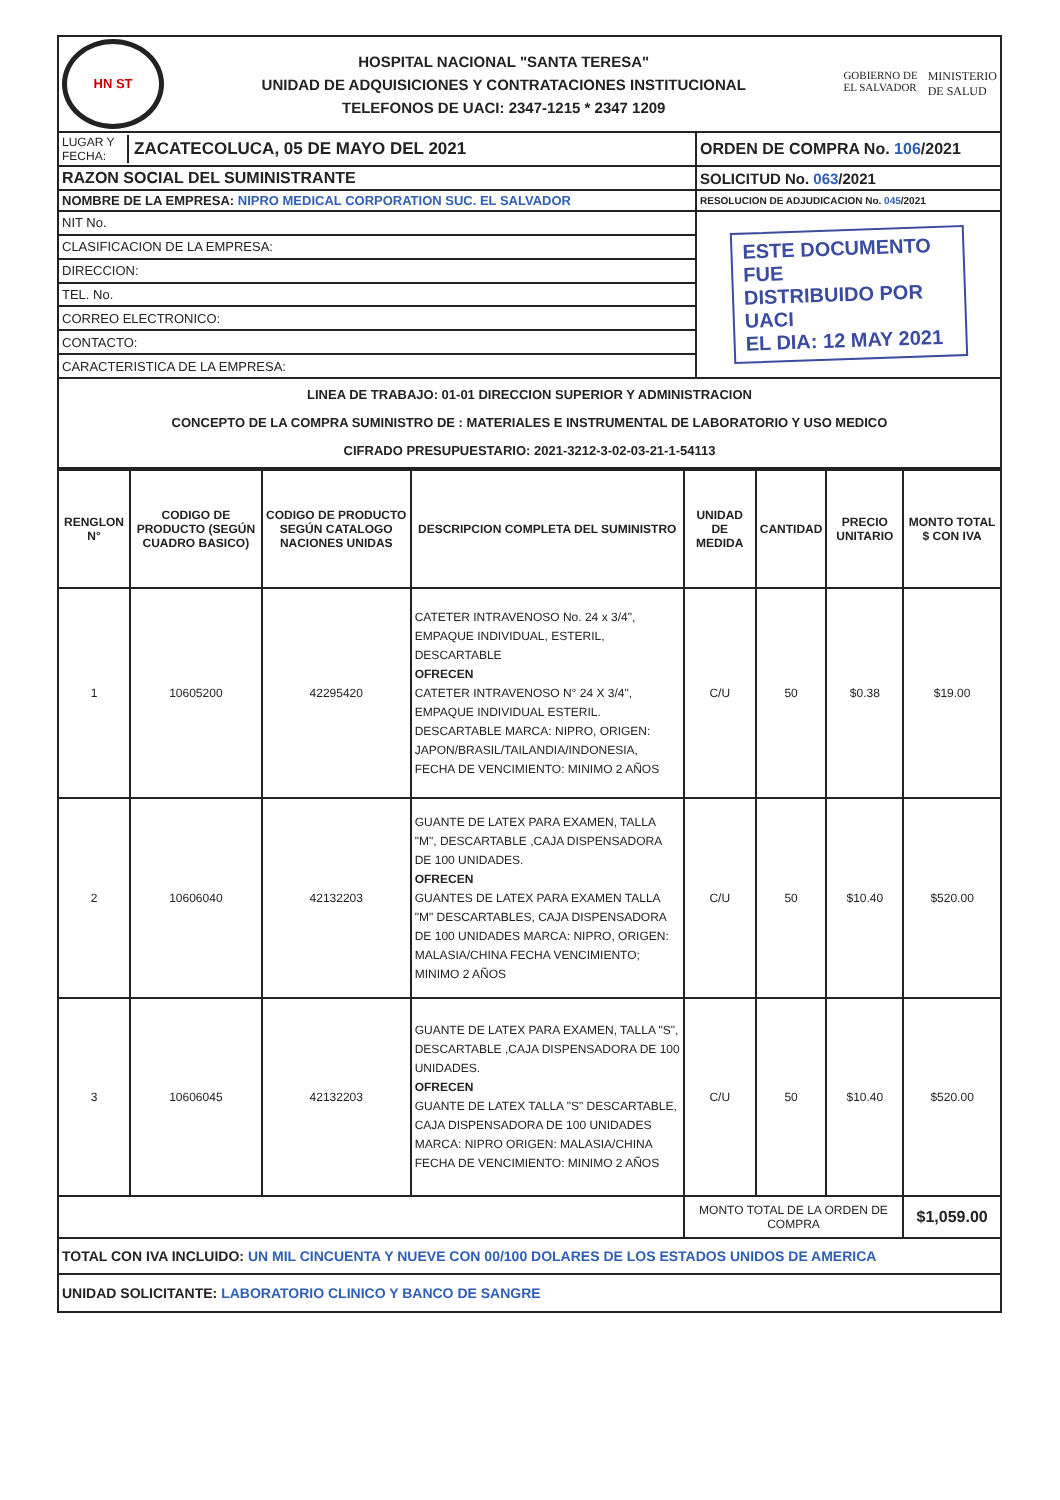| HN ST HOSPITAL NACIONAL "SANTA TERESA" UNIDAD DE ADQUISICIONES Y CONTRATACIONES INSTITUCIONAL TELEFONOS DE UACI: 2347-1215 * 2347 1209 GOBIERNO DE EL SALVADOR MINISTERIO DE SALUD | |
| LUGAR Y FECHA: ZACATECOLUCA, 05 DE MAYO DEL 2021 | ORDEN DE COMPRA No. 106 /2021 |
| RAZON SOCIAL DEL SUMINISTRANTE | SOLICITUD No. 063 /2021 |
| NOMBRE DE LA EMPRESA: NIPRO MEDICAL CORPORATION SUC. EL SALVADOR | RESOLUCION DE ADJUDICACION No. 045 /2021 |
| NIT No. | ESTE DOCUMENTO FUE DISTRIBUIDO POR UACI EL DIA: 12 MAY 2021 |
| CLASIFICACION DE LA EMPRESA: | |
| DIRECCION: | |
| TEL. No. | |
| CORREO ELECTRONICO: | |
| CONTACTO: | |
| CARACTERISTICA DE LA EMPRESA: | |
| LINEA DE TRABAJO: 01-01 DIRECCION SUPERIOR Y ADMINISTRACION CONCEPTO DE LA COMPRA SUMINISTRO DE : MATERIALES E INSTRUMENTAL DE LABORATORIO Y USO MEDICO CIFRADO PRESUPUESTARIO: 2021-3212-3-02-03-21-1-54113 | |
| RENGLON N° | CODIGO DE PRODUCTO (SEGÚN CUADRO BASICO) | CODIGO DE PRODUCTO SEGÚN CATALOGO NACIONES UNIDAS | DESCRIPCION COMPLETA DEL SUMINISTRO | UNIDAD DE MEDIDA | CANTIDAD | PRECIO UNITARIO | MONTO TOTAL $ CON IVA |
| --- | --- | --- | --- | --- | --- | --- | --- |
| 1 | 10605200 | 42295420 | CATETER INTRAVENOSO No. 24 x 3/4", EMPAQUE INDIVIDUAL, ESTERIL, DESCARTABLE OFRECEN CATETER INTRAVENOSO N° 24 X 3/4", EMPAQUE INDIVIDUAL ESTERIL. DESCARTABLE MARCA: NIPRO, ORIGEN: JAPON/BRASIL/TAILANDIA/INDONESIA, FECHA DE VENCIMIENTO: MINIMO 2 AÑOS | C/U | 50 | $0.38 | $19.00 |
| 2 | 10606040 | 42132203 | GUANTE DE LATEX PARA EXAMEN, TALLA "M", DESCARTABLE ,CAJA DISPENSADORA DE 100 UNIDADES. OFRECEN GUANTES DE LATEX PARA EXAMEN TALLA "M" DESCARTABLES, CAJA DISPENSADORA DE 100 UNIDADES MARCA: NIPRO, ORIGEN: MALASIA/CHINA FECHA VENCIMIENTO; MINIMO 2 AÑOS | C/U | 50 | $10.40 | $520.00 |
| 3 | 10606045 | 42132203 | GUANTE DE LATEX PARA EXAMEN, TALLA "S", DESCARTABLE ,CAJA DISPENSADORA DE 100 UNIDADES. OFRECEN GUANTE DE LATEX TALLA "S" DESCARTABLE, CAJA DISPENSADORA DE 100 UNIDADES MARCA: NIPRO ORIGEN: MALASIA/CHINA FECHA DE VENCIMIENTO: MINIMO 2 AÑOS | C/U | 50 | $10.40 | $520.00 |
| | | | | MONTO TOTAL DE LA ORDEN DE COMPRA | | | $1,059.00 |
| TOTAL CON IVA INCLUIDO: UN MIL CINCUENTA Y NUEVE CON 00/100 DOLARES DE LOS ESTADOS UNIDOS DE AMERICA | | | | | | | |
| UNIDAD SOLICITANTE: LABORATORIO CLINICO Y BANCO DE SANGRE | | | | | | | |